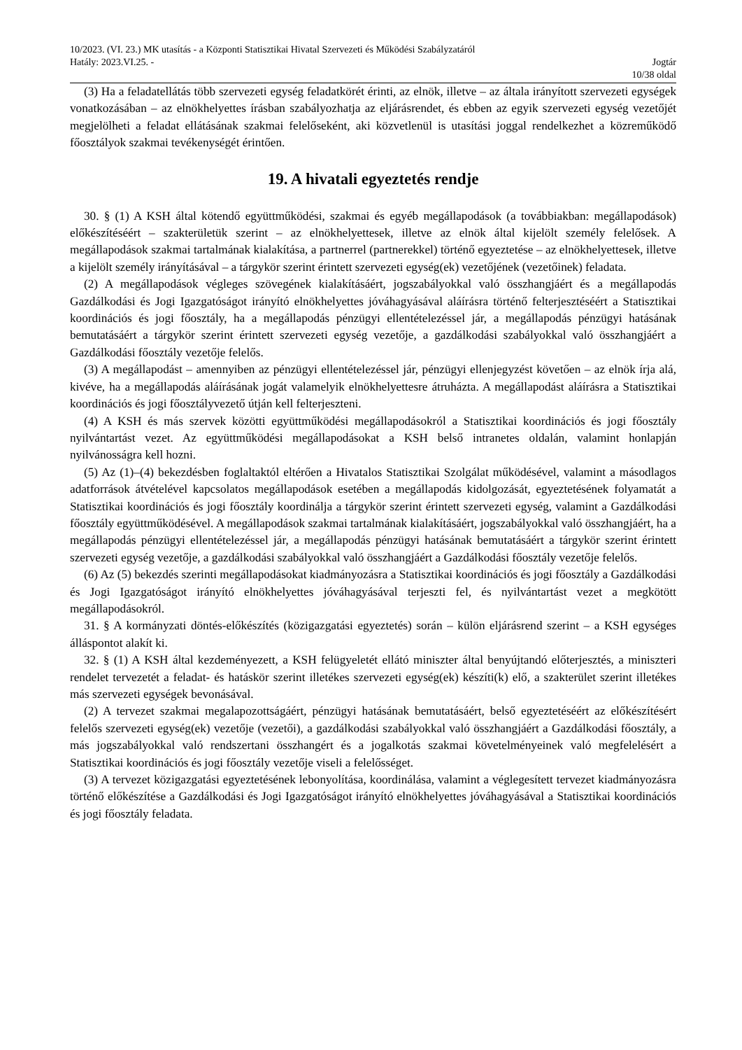10/2023. (VI. 23.) MK utasítás - a Központi Statisztikai Hivatal Szervezeti és Működési Szabályzatáról
Hatály: 2023.VI.25. - Jogtár
10/38 oldal
(3) Ha a feladatellátás több szervezeti egység feladatkörét érinti, az elnök, illetve – az általa irányított szervezeti egységek vonatkozásában – az elnökhelyettes írásban szabályozhatja az eljárásrendet, és ebben az egyik szervezeti egység vezetőjét megjelölheti a feladat ellátásának szakmai felelőseként, aki közvetlenül is utasítási joggal rendelkezhet a közreműködő főosztályok szakmai tevékenységét érintően.
19. A hivatali egyeztetés rendje
30. § (1) A KSH által kötendő együttműködési, szakmai és egyéb megállapodások (a továbbiakban: megállapodások) előkészítéséért – szakterületük szerint – az elnökhelyettesek, illetve az elnök által kijelölt személy felelősek. A megállapodások szakmai tartalmának kialakítása, a partnerrel (partnerekkel) történő egyeztetése – az elnökhelyettesek, illetve a kijelölt személy irányításával – a tárgykör szerint érintett szervezeti egység(ek) vezetőjének (vezetőinek) feladata.
(2) A megállapodások végleges szövegének kialakításáért, jogszabályokkal való összhangjáért és a megállapodás Gazdálkodási és Jogi Igazgatóságot irányító elnökhelyettes jóváhagyásával aláírásra történő felterjesztéséért a Statisztikai koordinációs és jogi főosztály, ha a megállapodás pénzügyi ellentételezéssel jár, a megállapodás pénzügyi hatásának bemutatásáért a tárgykör szerint érintett szervezeti egység vezetője, a gazdálkodási szabályokkal való összhangjáért a Gazdálkodási főosztály vezetője felelős.
(3) A megállapodást – amennyiben az pénzügyi ellentételezéssel jár, pénzügyi ellenjegyzést követően – az elnök írja alá, kivéve, ha a megállapodás aláírásának jogát valamelyik elnökhelyettesre átruházta. A megállapodást aláírásra a Statisztikai koordinációs és jogi főosztályvezető útján kell felterjeszteni.
(4) A KSH és más szervek közötti együttműködési megállapodásokról a Statisztikai koordinációs és jogi főosztály nyilvántartást vezet. Az együttműködési megállapodásokat a KSH belső intranetes oldalán, valamint honlapján nyilvánosságra kell hozni.
(5) Az (1)–(4) bekezdésben foglaltaktól eltérően a Hivatalos Statisztikai Szolgálat működésével, valamint a másodlagos adatforrások átvételével kapcsolatos megállapodások esetében a megállapodás kidolgozását, egyeztetésének folyamatát a Statisztikai koordinációs és jogi főosztály koordinálja a tárgykör szerint érintett szervezeti egység, valamint a Gazdálkodási főosztály együttműködésével. A megállapodások szakmai tartalmának kialakításáért, jogszabályokkal való összhangjáért, ha a megállapodás pénzügyi ellentételezéssel jár, a megállapodás pénzügyi hatásának bemutatásáért a tárgykör szerint érintett szervezeti egység vezetője, a gazdálkodási szabályokkal való összhangjáért a Gazdálkodási főosztály vezetője felelős.
(6) Az (5) bekezdés szerinti megállapodásokat kiadmányozásra a Statisztikai koordinációs és jogi főosztály a Gazdálkodási és Jogi Igazgatóságot irányító elnökhelyettes jóváhagyásával terjeszti fel, és nyilvántartást vezet a megkötött megállapodásokról.
31. § A kormányzati döntés-előkészítés (közigazgatási egyeztetés) során – külön eljárásrend szerint – a KSH egységes álláspontot alakít ki.
32. § (1) A KSH által kezdeményezett, a KSH felügyeletét ellátó miniszter által benyújtandó előterjesztés, a miniszteri rendelet tervezetét a feladat- és hatáskör szerint illetékes szervezeti egység(ek) készíti(k) elő, a szakterület szerint illetékes más szervezeti egységek bevonásával.
(2) A tervezet szakmai megalapozottságáért, pénzügyi hatásának bemutatásáért, belső egyeztetéséért az előkészítésért felelős szervezeti egység(ek) vezetője (vezetői), a gazdálkodási szabályokkal való összhangjáért a Gazdálkodási főosztály, a más jogszabályokkal való rendszertani összhangért és a jogalkotás szakmai követelményeinek való megfelelésért a Statisztikai koordinációs és jogi főosztály vezetője viseli a felelősséget.
(3) A tervezet közigazgatási egyeztetésének lebonyolítása, koordinálása, valamint a véglegesített tervezet kiadmányozásra történő előkészítése a Gazdálkodási és Jogi Igazgatóságot irányító elnökhelyettes jóváhagyásával a Statisztikai koordinációs és jogi főosztály feladata.